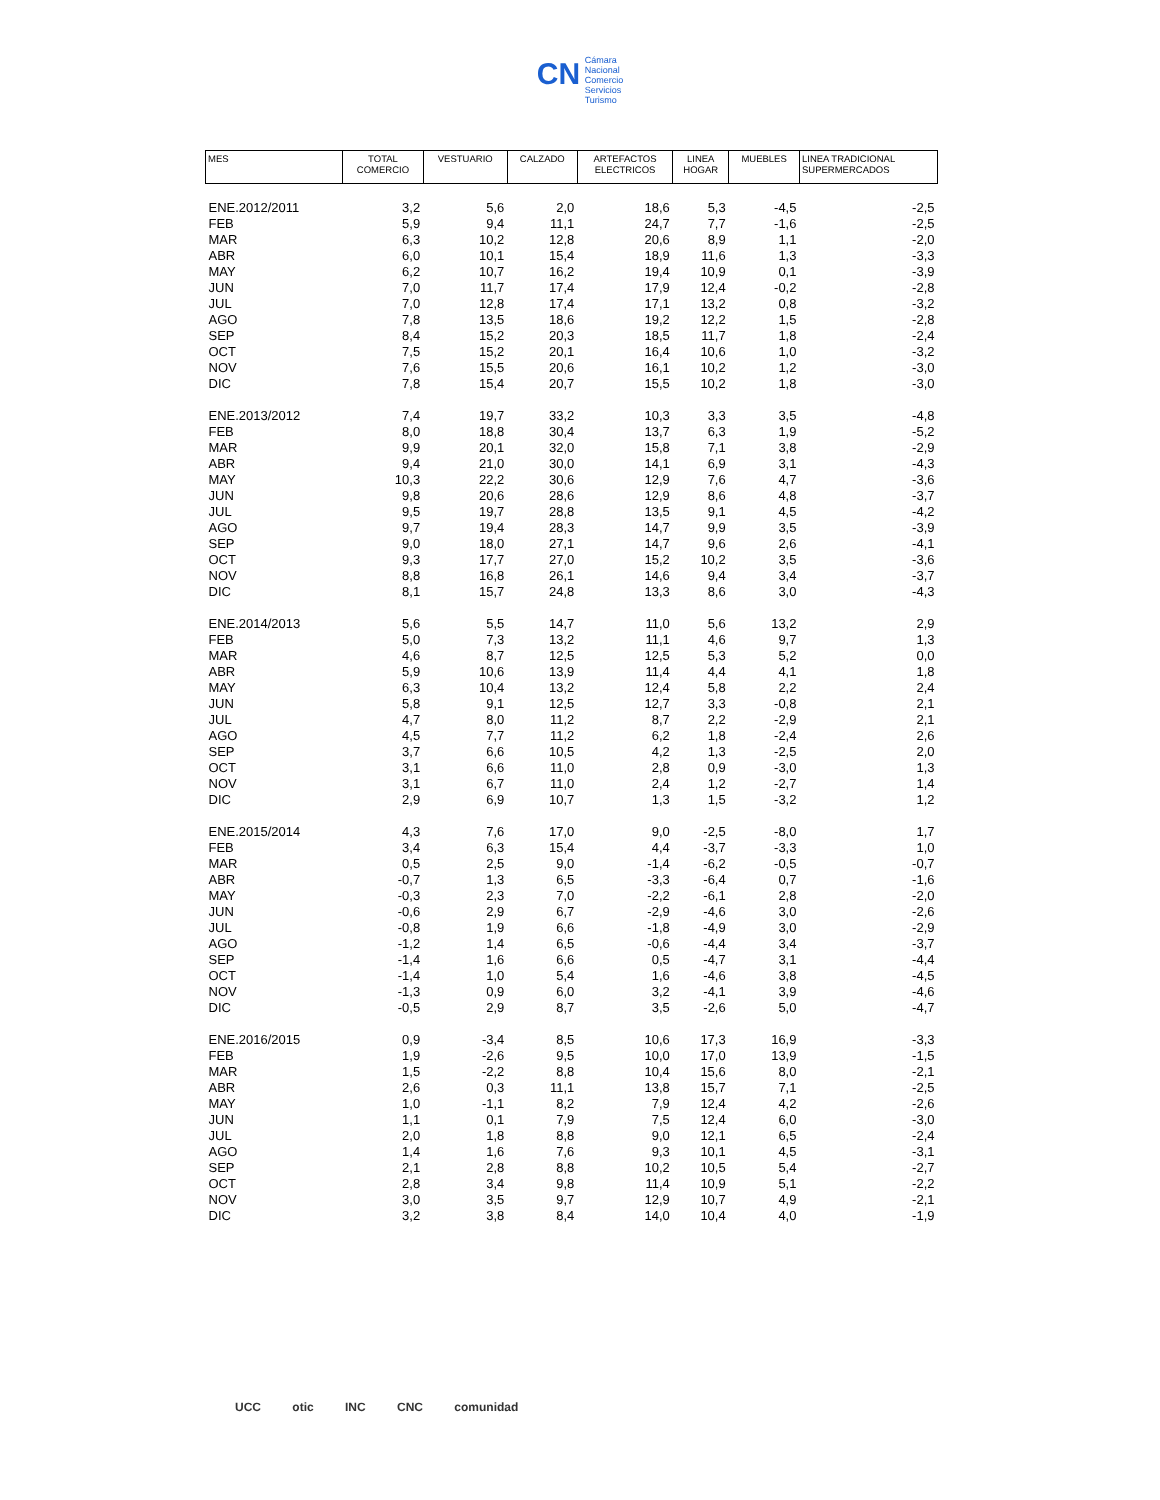CN Cámara
Nacional
Comercio
Servicios
Turismo
| MES | TOTAL COMERCIO | VESTUARIO | CALZADO | ARTEFACTOS ELECTRICOS | LINEA HOGAR | MUEBLES | LINEA TRADICIONAL SUPERMERCADOS |
| --- | --- | --- | --- | --- | --- | --- | --- |
| ENE.2012/2011 | 3,2 | 5,6 | 2,0 | 18,6 | 5,3 | -4,5 | -2,5 |
| FEB | 5,9 | 9,4 | 11,1 | 24,7 | 7,7 | -1,6 | -2,5 |
| MAR | 6,3 | 10,2 | 12,8 | 20,6 | 8,9 | 1,1 | -2,0 |
| ABR | 6,0 | 10,1 | 15,4 | 18,9 | 11,6 | 1,3 | -3,3 |
| MAY | 6,2 | 10,7 | 16,2 | 19,4 | 10,9 | 0,1 | -3,9 |
| JUN | 7,0 | 11,7 | 17,4 | 17,9 | 12,4 | -0,2 | -2,8 |
| JUL | 7,0 | 12,8 | 17,4 | 17,1 | 13,2 | 0,8 | -3,2 |
| AGO | 7,8 | 13,5 | 18,6 | 19,2 | 12,2 | 1,5 | -2,8 |
| SEP | 8,4 | 15,2 | 20,3 | 18,5 | 11,7 | 1,8 | -2,4 |
| OCT | 7,5 | 15,2 | 20,1 | 16,4 | 10,6 | 1,0 | -3,2 |
| NOV | 7,6 | 15,5 | 20,6 | 16,1 | 10,2 | 1,2 | -3,0 |
| DIC | 7,8 | 15,4 | 20,7 | 15,5 | 10,2 | 1,8 | -3,0 |
| ENE.2013/2012 | 7,4 | 19,7 | 33,2 | 10,3 | 3,3 | 3,5 | -4,8 |
| FEB | 8,0 | 18,8 | 30,4 | 13,7 | 6,3 | 1,9 | -5,2 |
| MAR | 9,9 | 20,1 | 32,0 | 15,8 | 7,1 | 3,8 | -2,9 |
| ABR | 9,4 | 21,0 | 30,0 | 14,1 | 6,9 | 3,1 | -4,3 |
| MAY | 10,3 | 22,2 | 30,6 | 12,9 | 7,6 | 4,7 | -3,6 |
| JUN | 9,8 | 20,6 | 28,6 | 12,9 | 8,6 | 4,8 | -3,7 |
| JUL | 9,5 | 19,7 | 28,8 | 13,5 | 9,1 | 4,5 | -4,2 |
| AGO | 9,7 | 19,4 | 28,3 | 14,7 | 9,9 | 3,5 | -3,9 |
| SEP | 9,0 | 18,0 | 27,1 | 14,7 | 9,6 | 2,6 | -4,1 |
| OCT | 9,3 | 17,7 | 27,0 | 15,2 | 10,2 | 3,5 | -3,6 |
| NOV | 8,8 | 16,8 | 26,1 | 14,6 | 9,4 | 3,4 | -3,7 |
| DIC | 8,1 | 15,7 | 24,8 | 13,3 | 8,6 | 3,0 | -4,3 |
| ENE.2014/2013 | 5,6 | 5,5 | 14,7 | 11,0 | 5,6 | 13,2 | 2,9 |
| FEB | 5,0 | 7,3 | 13,2 | 11,1 | 4,6 | 9,7 | 1,3 |
| MAR | 4,6 | 8,7 | 12,5 | 12,5 | 5,3 | 5,2 | 0,0 |
| ABR | 5,9 | 10,6 | 13,9 | 11,4 | 4,4 | 4,1 | 1,8 |
| MAY | 6,3 | 10,4 | 13,2 | 12,4 | 5,8 | 2,2 | 2,4 |
| JUN | 5,8 | 9,1 | 12,5 | 12,7 | 3,3 | -0,8 | 2,1 |
| JUL | 4,7 | 8,0 | 11,2 | 8,7 | 2,2 | -2,9 | 2,1 |
| AGO | 4,5 | 7,7 | 11,2 | 6,2 | 1,8 | -2,4 | 2,6 |
| SEP | 3,7 | 6,6 | 10,5 | 4,2 | 1,3 | -2,5 | 2,0 |
| OCT | 3,1 | 6,6 | 11,0 | 2,8 | 0,9 | -3,0 | 1,3 |
| NOV | 3,1 | 6,7 | 11,0 | 2,4 | 1,2 | -2,7 | 1,4 |
| DIC | 2,9 | 6,9 | 10,7 | 1,3 | 1,5 | -3,2 | 1,2 |
| ENE.2015/2014 | 4,3 | 7,6 | 17,0 | 9,0 | -2,5 | -8,0 | 1,7 |
| FEB | 3,4 | 6,3 | 15,4 | 4,4 | -3,7 | -3,3 | 1,0 |
| MAR | 0,5 | 2,5 | 9,0 | -1,4 | -6,2 | -0,5 | -0,7 |
| ABR | -0,7 | 1,3 | 6,5 | -3,3 | -6,4 | 0,7 | -1,6 |
| MAY | -0,3 | 2,3 | 7,0 | -2,2 | -6,1 | 2,8 | -2,0 |
| JUN | -0,6 | 2,9 | 6,7 | -2,9 | -4,6 | 3,0 | -2,6 |
| JUL | -0,8 | 1,9 | 6,6 | -1,8 | -4,9 | 3,0 | -2,9 |
| AGO | -1,2 | 1,4 | 6,5 | -0,6 | -4,4 | 3,4 | -3,7 |
| SEP | -1,4 | 1,6 | 6,6 | 0,5 | -4,7 | 3,1 | -4,4 |
| OCT | -1,4 | 1,0 | 5,4 | 1,6 | -4,6 | 3,8 | -4,5 |
| NOV | -1,3 | 0,9 | 6,0 | 3,2 | -4,1 | 3,9 | -4,6 |
| DIC | -0,5 | 2,9 | 8,7 | 3,5 | -2,6 | 5,0 | -4,7 |
| ENE.2016/2015 | 0,9 | -3,4 | 8,5 | 10,6 | 17,3 | 16,9 | -3,3 |
| FEB | 1,9 | -2,6 | 9,5 | 10,0 | 17,0 | 13,9 | -1,5 |
| MAR | 1,5 | -2,2 | 8,8 | 10,4 | 15,6 | 8,0 | -2,1 |
| ABR | 2,6 | 0,3 | 11,1 | 13,8 | 15,7 | 7,1 | -2,5 |
| MAY | 1,0 | -1,1 | 8,2 | 7,9 | 12,4 | 4,2 | -2,6 |
| JUN | 1,1 | 0,1 | 7,9 | 7,5 | 12,4 | 6,0 | -3,0 |
| JUL | 2,0 | 1,8 | 8,8 | 9,0 | 12,1 | 6,5 | -2,4 |
| AGO | 1,4 | 1,6 | 7,6 | 9,3 | 10,1 | 4,5 | -3,1 |
| SEP | 2,1 | 2,8 | 8,8 | 10,2 | 10,5 | 5,4 | -2,7 |
| OCT | 2,8 | 3,4 | 9,8 | 11,4 | 10,9 | 5,1 | -2,2 |
| NOV | 3,0 | 3,5 | 9,7 | 12,9 | 10,7 | 4,9 | -2,1 |
| DIC | 3,2 | 3,8 | 8,4 | 14,0 | 10,4 | 4,0 | -1,9 |
UCC otic INC CNC comunidad